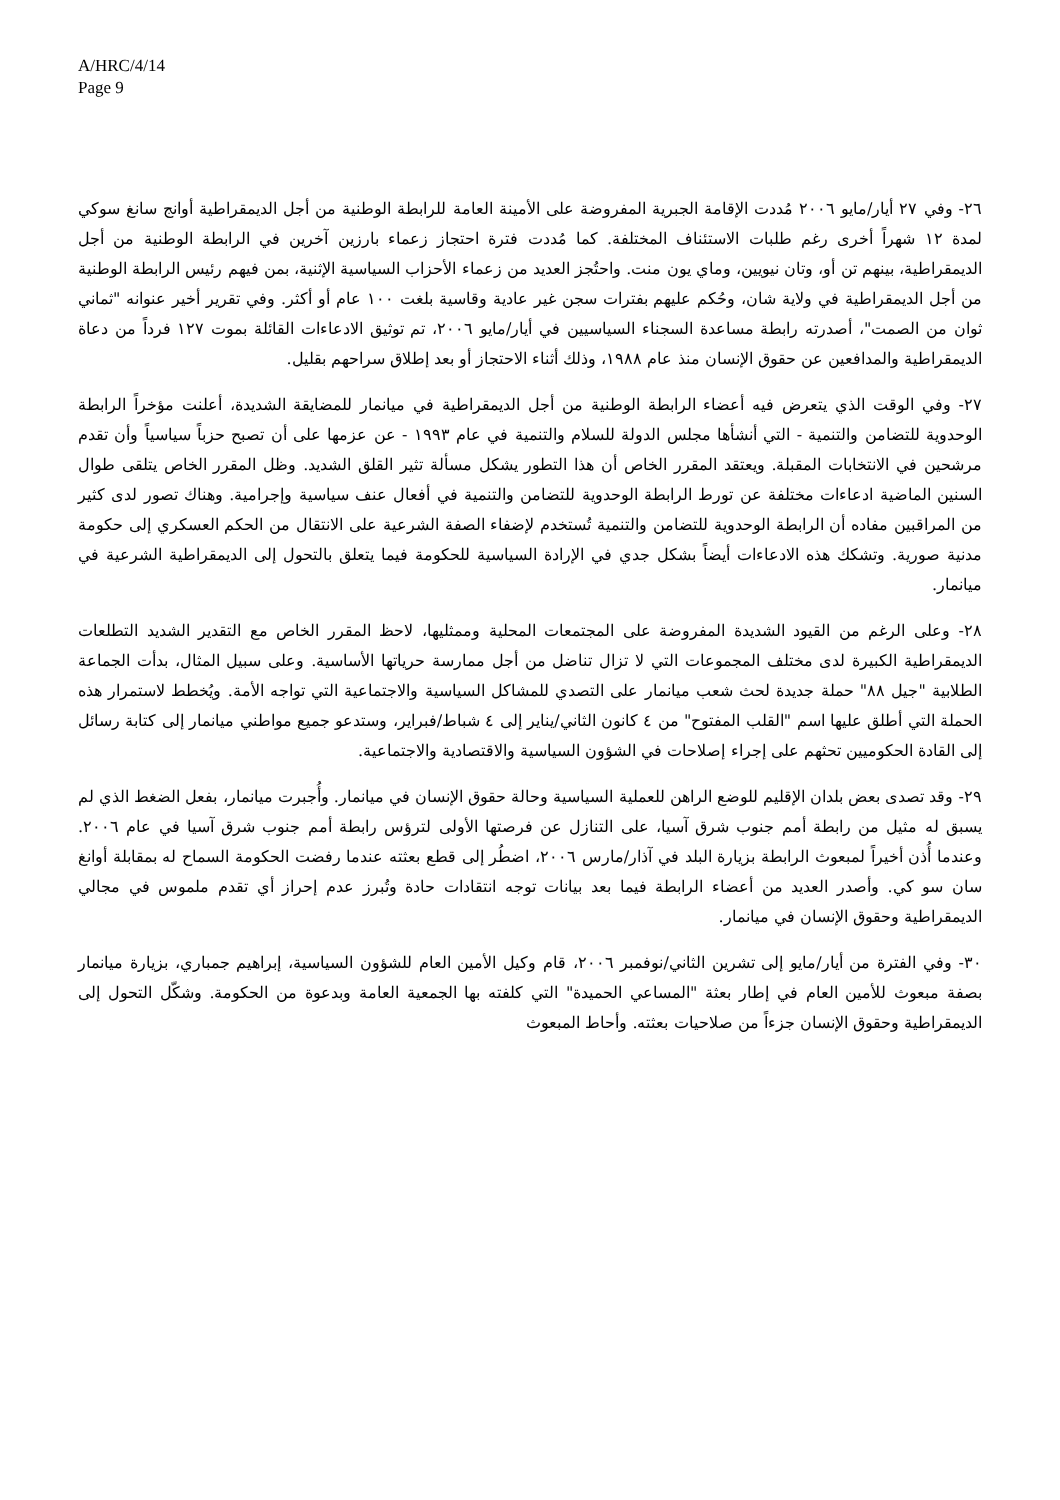A/HRC/4/14
Page 9
٢٦- وفي ٢٧ أيار/مايو ٢٠٠٦ مُددت الإقامة الجبرية المفروضة على الأمينة العامة للرابطة الوطنية من أجل الديمقراطية أوانج سانغ سوكي لمدة ١٢ شهراً أخرى رغم طلبات الاستئناف المختلفة. كما مُددت فترة احتجاز زعماء بارزين آخرين في الرابطة الوطنية من أجل الديمقراطية، بينهم تن أو، وتان نيويين، وماي يون منت. واحتُجز العديد من زعماء الأحزاب السياسية الإثنية، بمن فيهم رئيس الرابطة الوطنية من أجل الديمقراطية في ولاية شان، وحُكم عليهم بفترات سجن غير عادية وقاسية بلغت ١٠٠ عام أو أكثر. وفي تقرير أخير عنوانه "ثماني ثوان من الصمت"، أصدرته رابطة مساعدة السجناء السياسيين في أيار/مايو ٢٠٠٦، تم توثيق الادعاءات القائلة بموت ١٢٧ فرداً من دعاة الديمقراطية والمدافعين عن حقوق الإنسان منذ عام ١٩٨٨، وذلك أثناء الاحتجاز أو بعد إطلاق سراحهم بقليل.
٢٧- وفي الوقت الذي يتعرض فيه أعضاء الرابطة الوطنية من أجل الديمقراطية في ميانمار للمضايقة الشديدة، أعلنت مؤخراً الرابطة الوحدوية للتضامن والتنمية - التي أنشأها مجلس الدولة للسلام والتنمية في عام ١٩٩٣ - عن عزمها على أن تصبح حزباً سياسياً وأن تقدم مرشحين في الانتخابات المقبلة. ويعتقد المقرر الخاص أن هذا التطور يشكل مسألة تثير القلق الشديد. وظل المقرر الخاص يتلقى طوال السنين الماضية ادعاءات مختلفة عن تورط الرابطة الوحدوية للتضامن والتنمية في أفعال عنف سياسية وإجرامية. وهناك تصور لدى كثير من المراقبين مفاده أن الرابطة الوحدوية للتضامن والتنمية تُستخدم لإضفاء الصفة الشرعية على الانتقال من الحكم العسكري إلى حكومة مدنية صورية. وتشكك هذه الادعاءات أيضاً بشكل جدي في الإرادة السياسية للحكومة فيما يتعلق بالتحول إلى الديمقراطية الشرعية في ميانمار.
٢٨- وعلى الرغم من القيود الشديدة المفروضة على المجتمعات المحلية وممثليها، لاحظ المقرر الخاص مع التقدير الشديد التطلعات الديمقراطية الكبيرة لدى مختلف المجموعات التي لا تزال تناضل من أجل ممارسة حرياتها الأساسية. وعلى سبيل المثال، بدأت الجماعة الطلابية "جيل ٨٨" حملة جديدة لحث شعب ميانمار على التصدي للمشاكل السياسية والاجتماعية التي تواجه الأمة. ويُخطط لاستمرار هذه الحملة التي أطلق عليها اسم "القلب المفتوح" من ٤ كانون الثاني/يناير إلى ٤ شباط/فبراير، وستدعو جميع مواطني ميانمار إلى كتابة رسائل إلى القادة الحكوميين تحثهم على إجراء إصلاحات في الشؤون السياسية والاقتصادية والاجتماعية.
٢٩- وقد تصدى بعض بلدان الإقليم للوضع الراهن للعملية السياسية وحالة حقوق الإنسان في ميانمار. وأُجبرت ميانمار، بفعل الضغط الذي لم يسبق له مثيل من رابطة أمم جنوب شرق آسيا، على التنازل عن فرصتها الأولى لترؤس رابطة أمم جنوب شرق آسيا في عام ٢٠٠٦. وعندما أُذن أخيراً لمبعوث الرابطة بزيارة البلد في آذار/مارس ٢٠٠٦، اضطُر إلى قطع بعثته عندما رفضت الحكومة السماح له بمقابلة أوانغ سان سو كي. وأصدر العديد من أعضاء الرابطة فيما بعد بيانات توجه انتقادات حادة وتُبرز عدم إحراز أي تقدم ملموس في مجالي الديمقراطية وحقوق الإنسان في ميانمار.
٣٠- وفي الفترة من أيار/مايو إلى تشرين الثاني/نوفمبر ٢٠٠٦، قام وكيل الأمين العام للشؤون السياسية، إبراهيم جمباري، بزيارة ميانمار بصفة مبعوث للأمين العام في إطار بعثة "المساعي الحميدة" التي كلفته بها الجمعية العامة وبدعوة من الحكومة. وشكّل التحول إلى الديمقراطية وحقوق الإنسان جزءاً من صلاحيات بعثته. وأحاط المبعوث